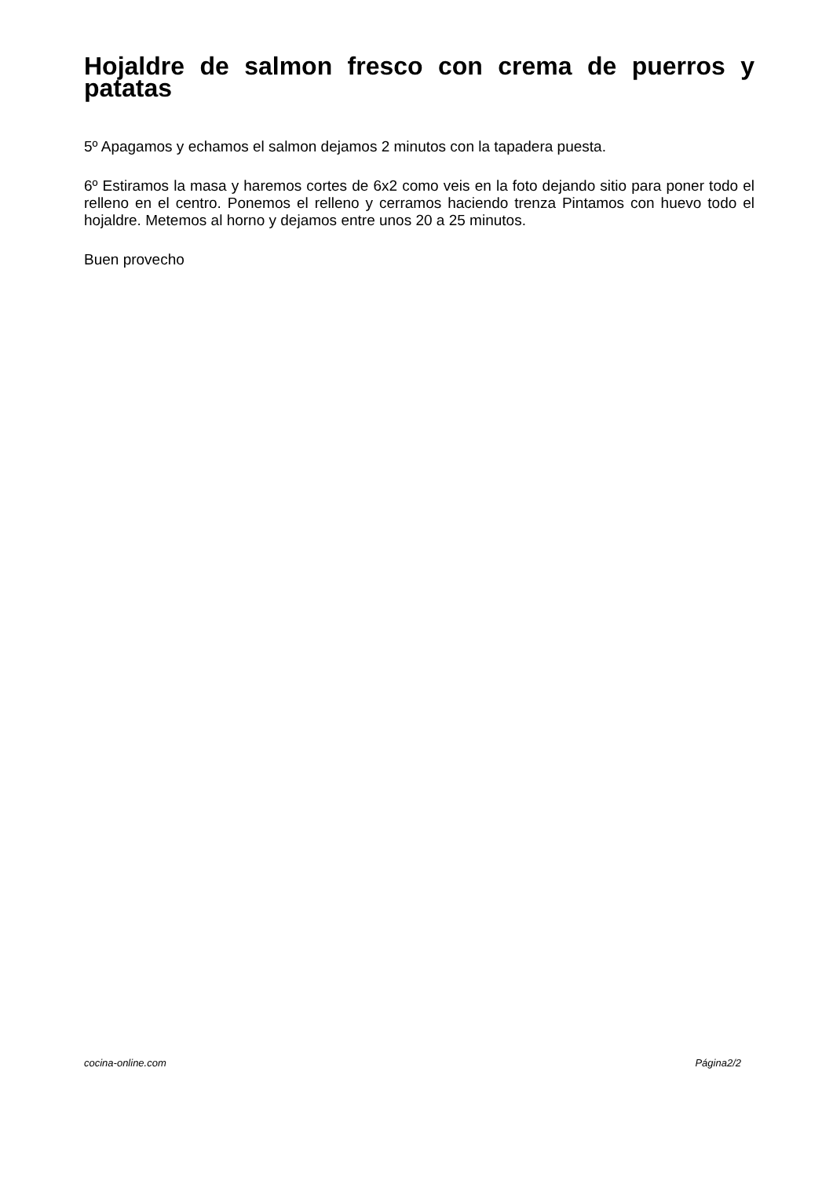Hojaldre de salmon fresco con crema de puerros y patatas
5º Apagamos y echamos el salmon dejamos 2 minutos con la tapadera puesta.
6º Estiramos la masa y haremos cortes de 6x2 como veis en la foto dejando sitio para poner todo el relleno en el centro. Ponemos el relleno y cerramos haciendo trenza Pintamos con huevo todo el hojaldre. Metemos al horno y dejamos entre unos 20 a 25 minutos.
Buen provecho
cocina-online.com Página2/2